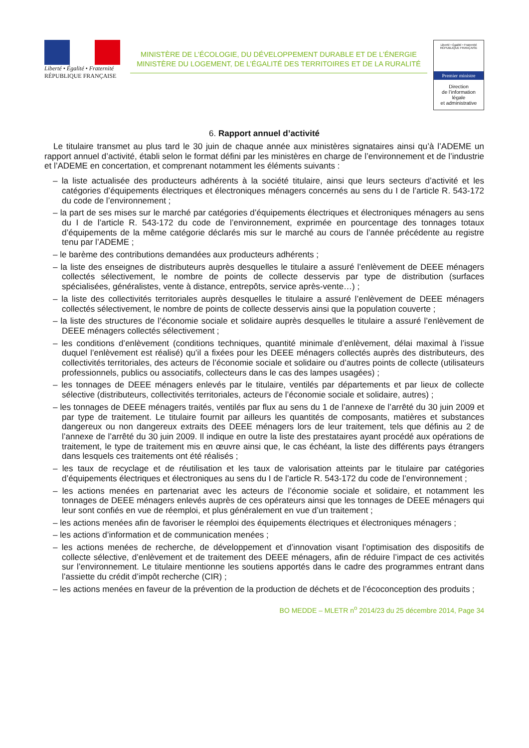Liberté • Égalité • Fraternité
RÉPUBLIQUE FRANÇAISE
MINISTÈRE DE L’ÉCOLOGIE, DU DÉVELOPPEMENT DURABLE ET DE L’ÉNERGIE
MINISTÈRE DU LOGEMENT, DE L’ÉGALITÉ DES TERRITOIRES ET DE LA RURALITÉ
Liberté • Égalité • Fraternité
RÉPUBLIQUE FRANÇAISE
Premier ministre
Direction
de l’information
légale
et administrative
6. Rapport annuel d’activité
Le titulaire transmet au plus tard le 30 juin de chaque année aux ministères signataires ainsi qu’à l’ADEME un rapport annuel d’activité, établi selon le format défini par les ministères en charge de l’environnement et de l’industrie et l’ADEME en concertation, et comprenant notamment les éléments suivants :
– la liste actualisée des producteurs adhérents à la société titulaire, ainsi que leurs secteurs d’activité et les catégories d’équipements électriques et électroniques ménagers concernés au sens du I de l’article R. 543-172 du code de l’environnement ;
– la part de ses mises sur le marché par catégories d’équipements électriques et électroniques ménagers au sens du I de l’article R. 543-172 du code de l’environnement, exprimée en pourcentage des tonnages totaux d’équipements de la même catégorie déclarés mis sur le marché au cours de l’année précédente au registre tenu par l’ADEME ;
– le barème des contributions demandées aux producteurs adhérents ;
– la liste des enseignes de distributeurs auprès desquelles le titulaire a assuré l’enlèvement de DEEE ménagers collectés sélectivement, le nombre de points de collecte desservis par type de distribution (surfaces spécialisées, généralistes, vente à distance, entrepôts, service après-vente…) ;
– la liste des collectivités territoriales auprès desquelles le titulaire a assuré l’enlèvement de DEEE ménagers collectés sélectivement, le nombre de points de collecte desservis ainsi que la population couverte ;
– la liste des structures de l’économie sociale et solidaire auprès desquelles le titulaire a assuré l’enlèvement de DEEE ménagers collectés sélectivement ;
– les conditions d’enlèvement (conditions techniques, quantité minimale d’enlèvement, délai maximal à l’issue duquel l’enlèvement est réalisé) qu’il a fixées pour les DEEE ménagers collectés auprès des distributeurs, des collectivités territoriales, des acteurs de l’économie sociale et solidaire ou d’autres points de collecte (utilisateurs professionnels, publics ou associatifs, collecteurs dans le cas des lampes usagées) ;
– les tonnages de DEEE ménagers enlevés par le titulaire, ventilés par départements et par lieux de collecte sélective (distributeurs, collectivités territoriales, acteurs de l’économie sociale et solidaire, autres) ;
– les tonnages de DEEE ménagers traités, ventilés par flux au sens du 1 de l’annexe de l’arrêté du 30 juin 2009 et par type de traitement. Le titulaire fournit par ailleurs les quantités de composants, matières et substances dangereux ou non dangereux extraits des DEEE ménagers lors de leur traitement, tels que définis au 2 de l’annexe de l’arrêté du 30 juin 2009. Il indique en outre la liste des prestataires ayant procédé aux opérations de traitement, le type de traitement mis en œuvre ainsi que, le cas échéant, la liste des différents pays étrangers dans lesquels ces traitements ont été réalisés ;
– les taux de recyclage et de réutilisation et les taux de valorisation atteints par le titulaire par catégories d’équipements électriques et électroniques au sens du I de l’article R. 543-172 du code de l’environnement ;
– les actions menées en partenariat avec les acteurs de l’économie sociale et solidaire, et notamment les tonnages de DEEE ménagers enlevés auprès de ces opérateurs ainsi que les tonnages de DEEE ménagers qui leur sont confiés en vue de réemploi, et plus généralement en vue d’un traitement ;
– les actions menées afin de favoriser le réemploi des équipements électriques et électroniques ménagers ;
– les actions d’information et de communication menées ;
– les actions menées de recherche, de développement et d’innovation visant l’optimisation des dispositifs de collecte sélective, d’enlèvement et de traitement des DEEE ménagers, afin de réduire l’impact de ces activités sur l’environnement. Le titulaire mentionne les soutiens apportés dans le cadre des programmes entrant dans l’assiette du crédit d’impôt recherche (CIR) ;
– les actions menées en faveur de la prévention de la production de déchets et de l’écoconception des produits ;
BO MEDDE – MLETR n<sup>o</sup> 2014/23 du 25 décembre 2014, Page 34